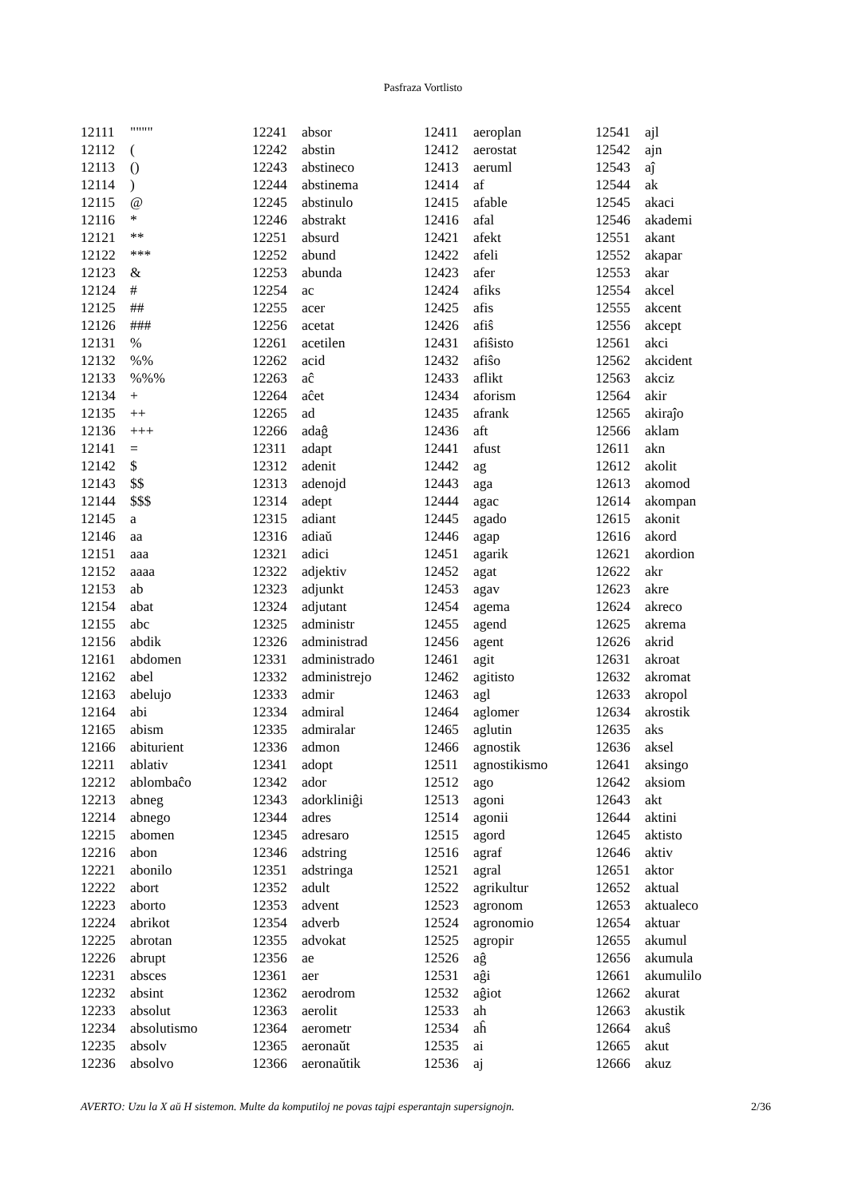Pasfraza Vortlisto
| 12111 | """" |
| 12112 | ( |
| 12113 | () |
| 12114 | ) |
| 12115 | @ |
| 12116 | * |
| 12121 | ** |
| 12122 | *** |
| 12123 | & |
| 12124 | # |
| 12125 | ## |
| 12126 | ### |
| 12131 | % |
| 12132 | %% |
| 12133 | %%% |
| 12134 | + |
| 12135 | ++ |
| 12136 | +++ |
| 12141 | = |
| 12142 | $ |
| 12143 | $$ |
| 12144 | $$$ |
| 12145 | a |
| 12146 | aa |
| 12151 | aaa |
| 12152 | aaaa |
| 12153 | ab |
| 12154 | abat |
| 12155 | abc |
| 12156 | abdik |
| 12161 | abdomen |
| 12162 | abel |
| 12163 | abelujo |
| 12164 | abi |
| 12165 | abism |
| 12166 | abiturient |
| 12211 | ablativ |
| 12212 | ablombaĉo |
| 12213 | abneg |
| 12214 | abnego |
| 12215 | abomen |
| 12216 | abon |
| 12221 | abonilo |
| 12222 | abort |
| 12223 | aborto |
| 12224 | abrikot |
| 12225 | abrotan |
| 12226 | abrupt |
| 12231 | absces |
| 12232 | absint |
| 12233 | absolut |
| 12234 | absolutismo |
| 12235 | absolv |
| 12236 | absolvo |
| 12241 | absor |
| 12242 | abstin |
| 12243 | abstineco |
| 12244 | abstinema |
| 12245 | abstinulo |
| 12246 | abstrakt |
| 12251 | absurd |
| 12252 | abund |
| 12253 | abunda |
| 12254 | ac |
| 12255 | acer |
| 12256 | acetat |
| 12261 | acetilen |
| 12262 | acid |
| 12263 | aĉ |
| 12264 | aĉet |
| 12265 | ad |
| 12266 | adaĝ |
| 12311 | adapt |
| 12312 | adenit |
| 12313 | adenojd |
| 12314 | adept |
| 12315 | adiant |
| 12316 | adiaŭ |
| 12321 | adici |
| 12322 | adjektiv |
| 12323 | adjunkt |
| 12324 | adjutant |
| 12325 | administr |
| 12326 | administrad |
| 12331 | administrado |
| 12332 | administrejo |
| 12333 | admir |
| 12334 | admiral |
| 12335 | admiralar |
| 12336 | admon |
| 12341 | adopt |
| 12342 | ador |
| 12343 | adorkliniĝi |
| 12344 | adres |
| 12345 | adresaro |
| 12346 | adstring |
| 12351 | adstringa |
| 12352 | adult |
| 12353 | advent |
| 12354 | adverb |
| 12355 | advokat |
| 12356 | ae |
| 12361 | aer |
| 12362 | aerodrom |
| 12363 | aerolit |
| 12364 | aerometr |
| 12365 | aeronaŭt |
| 12366 | aeronaŭtik |
| 12411 | aeroplan |
| 12412 | aerostat |
| 12413 | aeruml |
| 12414 | af |
| 12415 | afable |
| 12416 | afal |
| 12421 | afekt |
| 12422 | afeli |
| 12423 | afer |
| 12424 | afiks |
| 12425 | afis |
| 12426 | afiŝ |
| 12431 | afiŝisto |
| 12432 | afiŝo |
| 12433 | aflikt |
| 12434 | aforism |
| 12435 | afrank |
| 12436 | aft |
| 12441 | afust |
| 12442 | ag |
| 12443 | aga |
| 12444 | agac |
| 12445 | agado |
| 12446 | agap |
| 12451 | agarik |
| 12452 | agat |
| 12453 | agav |
| 12454 | agema |
| 12455 | agend |
| 12456 | agent |
| 12461 | agit |
| 12462 | agitisto |
| 12463 | agl |
| 12464 | aglomer |
| 12465 | aglutin |
| 12466 | agnostik |
| 12511 | agnostikismo |
| 12512 | ago |
| 12513 | agoni |
| 12514 | agonii |
| 12515 | agord |
| 12516 | agraf |
| 12521 | agral |
| 12522 | agrikultur |
| 12523 | agronom |
| 12524 | agronomio |
| 12525 | agropir |
| 12526 | aĝ |
| 12531 | aĝi |
| 12532 | aĝiot |
| 12533 | ah |
| 12534 | aĥ |
| 12535 | ai |
| 12536 | aj |
| 12541 | ajl |
| 12542 | ajn |
| 12543 | aĵ |
| 12544 | ak |
| 12545 | akaci |
| 12546 | akademi |
| 12551 | akant |
| 12552 | akapar |
| 12553 | akar |
| 12554 | akcel |
| 12555 | akcent |
| 12556 | akcept |
| 12561 | akci |
| 12562 | akcident |
| 12563 | akciz |
| 12564 | akir |
| 12565 | akiraĵo |
| 12566 | aklam |
| 12611 | akn |
| 12612 | akolit |
| 12613 | akomod |
| 12614 | akompan |
| 12615 | akonit |
| 12616 | akord |
| 12621 | akordion |
| 12622 | akr |
| 12623 | akre |
| 12624 | akreco |
| 12625 | akrema |
| 12626 | akrid |
| 12631 | akroat |
| 12632 | akromat |
| 12633 | akropol |
| 12634 | akrostik |
| 12635 | aks |
| 12636 | aksel |
| 12641 | aksingo |
| 12642 | aksiom |
| 12643 | akt |
| 12644 | aktini |
| 12645 | aktisto |
| 12646 | aktiv |
| 12651 | aktor |
| 12652 | aktual |
| 12653 | aktualeco |
| 12654 | aktuar |
| 12655 | akumul |
| 12656 | akumula |
| 12661 | akumulilo |
| 12662 | akurat |
| 12663 | akustik |
| 12664 | akuŝ |
| 12665 | akut |
| 12666 | akuz |
AVERTO: Uzu la X aŭ H sistemon. Multe da komputiloj ne povas tajpi esperantajn supersignojn. 2/36